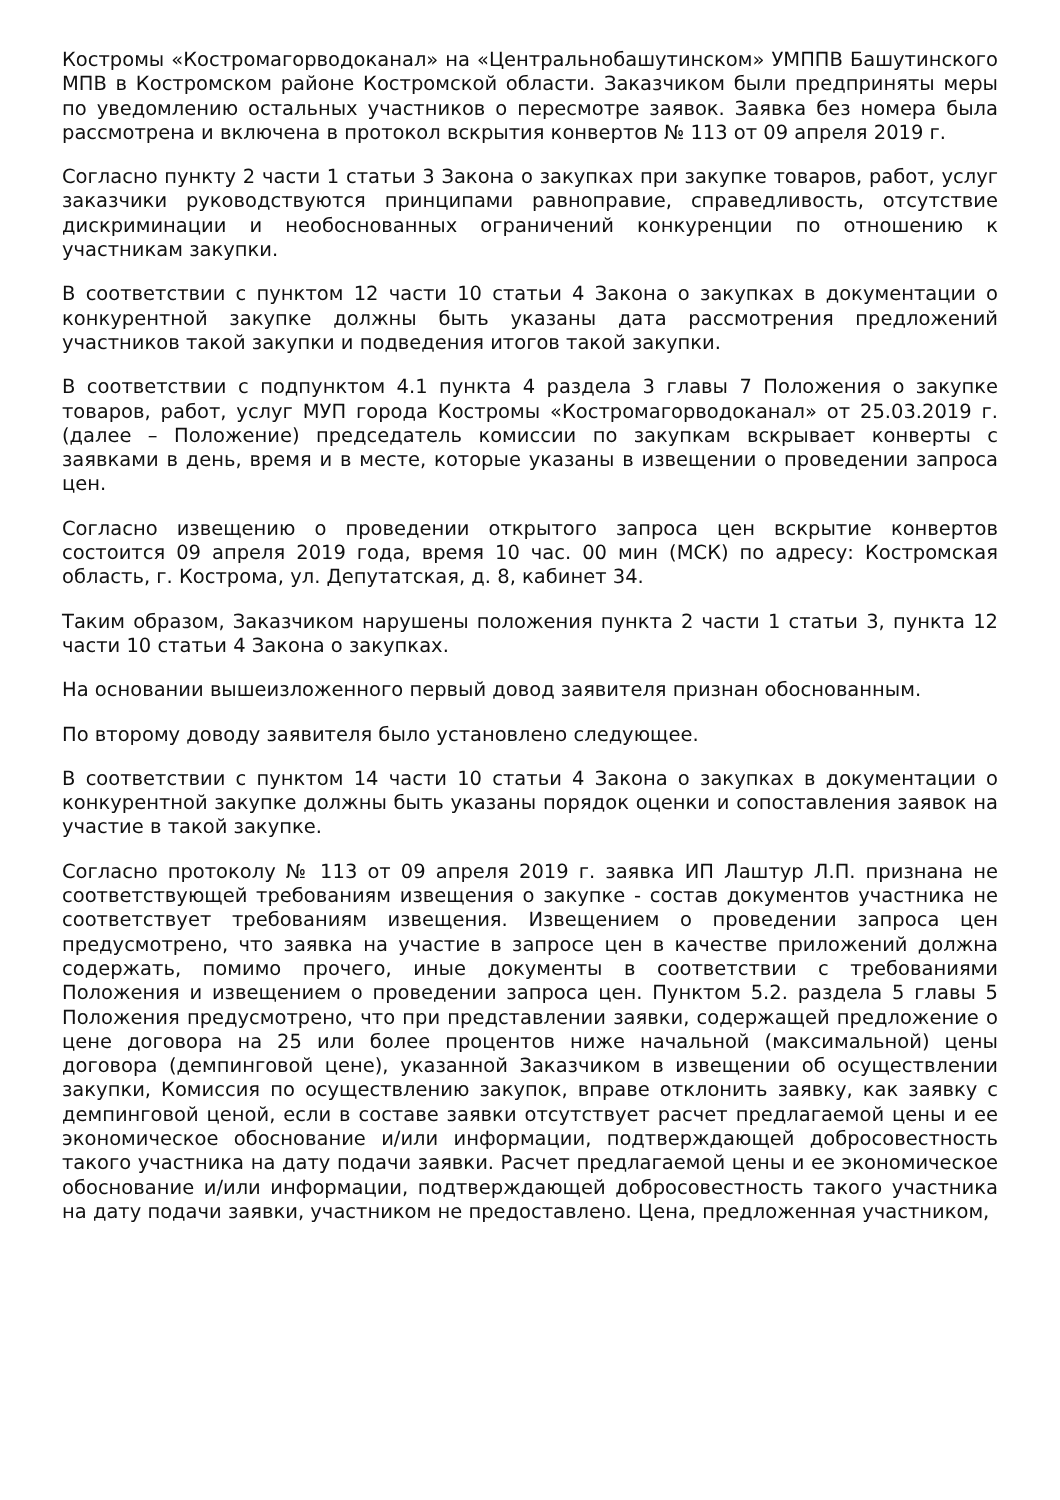Костромы «Костромагорводоканал» на «Центральнобашутинском» УМППВ Башутинского МПВ в Костромском районе Костромской области. Заказчиком были предприняты меры по уведомлению остальных участников о пересмотре заявок. Заявка без номера была рассмотрена и включена в протокол вскрытия конвертов № 113 от 09 апреля 2019 г.
Согласно пункту 2 части 1 статьи 3 Закона о закупках при закупке товаров, работ, услуг заказчики руководствуются принципами равноправие, справедливость, отсутствие дискриминации и необоснованных ограничений конкуренции по отношению к участникам закупки.
В соответствии с пунктом 12 части 10 статьи 4 Закона о закупках в документации о конкурентной закупке должны быть указаны дата рассмотрения предложений участников такой закупки и подведения итогов такой закупки.
В соответствии с подпунктом 4.1 пункта 4 раздела 3 главы 7 Положения о закупке товаров, работ, услуг МУП города Костромы «Костромагорводоканал» от 25.03.2019 г. (далее – Положение) председатель комиссии по закупкам вскрывает конверты с заявками в день, время и в месте, которые указаны в извещении о проведении запроса цен.
Согласно извещению о проведении открытого запроса цен вскрытие конвертов состоится 09 апреля 2019 года, время 10 час. 00 мин (МСК) по адресу: Костромская область, г. Кострома, ул. Депутатская, д. 8, кабинет 34.
Таким образом, Заказчиком нарушены положения пункта 2 части 1 статьи 3, пункта 12 части 10 статьи 4 Закона о закупках.
На основании вышеизложенного первый довод заявителя признан обоснованным.
По второму доводу заявителя было установлено следующее.
В соответствии с пунктом 14 части 10 статьи 4 Закона о закупках в документации о конкурентной закупке должны быть указаны порядок оценки и сопоставления заявок на участие в такой закупке.
Согласно протоколу № 113 от 09 апреля 2019 г. заявка ИП Лаштур Л.П. признана не соответствующей требованиям извещения о закупке - состав документов участника не соответствует требованиям извещения. Извещением о проведении запроса цен предусмотрено, что заявка на участие в запросе цен в качестве приложений должна содержать, помимо прочего, иные документы в соответствии с требованиями Положения и извещением о проведении запроса цен. Пунктом 5.2. раздела 5 главы 5 Положения предусмотрено, что при представлении заявки, содержащей предложение о цене договора на 25 или более процентов ниже начальной (максимальной) цены договора (демпинговой цене), указанной Заказчиком в извещении об осуществлении закупки, Комиссия по осуществлению закупок, вправе отклонить заявку, как заявку с демпинговой ценой, если в составе заявки отсутствует расчет предлагаемой цены и ее экономическое обоснование и/или информации, подтверждающей добросовестность такого участника на дату подачи заявки. Расчет предлагаемой цены и ее экономическое обоснование и/или информации, подтверждающей добросовестность такого участника на дату подачи заявки, участником не предоставлено. Цена, предложенная участником,